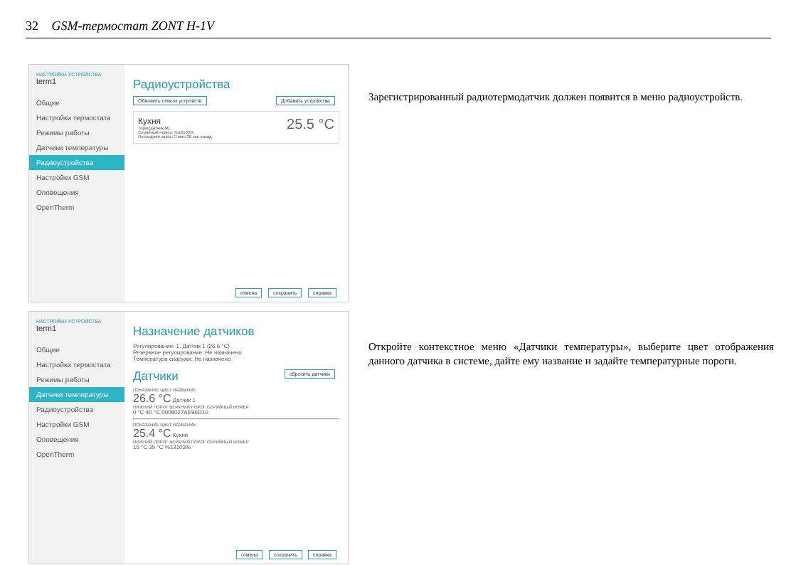32 GSM-термостат ZONT H-1V
НАСТРОЙКИ УСТРОЙСТВА
term1
Общие
Настройки термостата
Режимы работы
Датчики температуры
Радиоустройства
Настройки GSM
Оповещения
OpenTherm
Радиоустройства
Обновить список устройств Добавить устройства
Кухня
Термодатчик ML
Серийный номер: %13103%
Последняя связь: 3 мин 36 сек назад
25.5 °C
отмена сохранить справка
Зарегистрированный радиотермодатчик должен появится в меню радиоустройств.
НАСТРОЙКИ УСТРОЙСТВА
term1
Общие
Настройки термостата
Режимы работы
Датчики температуры
Радиоустройства
Настройки GSM
Оповещения
OpenTherm
Назначение датчиков
Регулирование: 1. Датчик 1 (26.6 °C)
Резервное регулирование: Не назначено
Температура снаружи: Не назначено
Датчики сбросить датчики
ПОКАЗАНИЕ ЦВЕТ НАЗВАНИЕ
26.6 °C Датчик 1
НИЖНИЙ ПОРОГ ВЕРХНИЙ ПОРОГ СЕРИЙНЫЙ НОМЕР
0 °C 40 °C 0008027AE96D10
ПОКАЗАНИЕ ЦВЕТ НАЗВАНИЕ
25.4 °C Кухня
НИЖНИЙ ПОРОГ ВЕРХНИЙ ПОРОГ СЕРИЙНЫЙ НОМЕР
15 °C 35 °C %13103%
отмена сохранить справка
Откройте контекстное меню «Датчики температуры», выберите цвет отображения данного датчика в системе, дайте ему название и задайте температурные пороги.